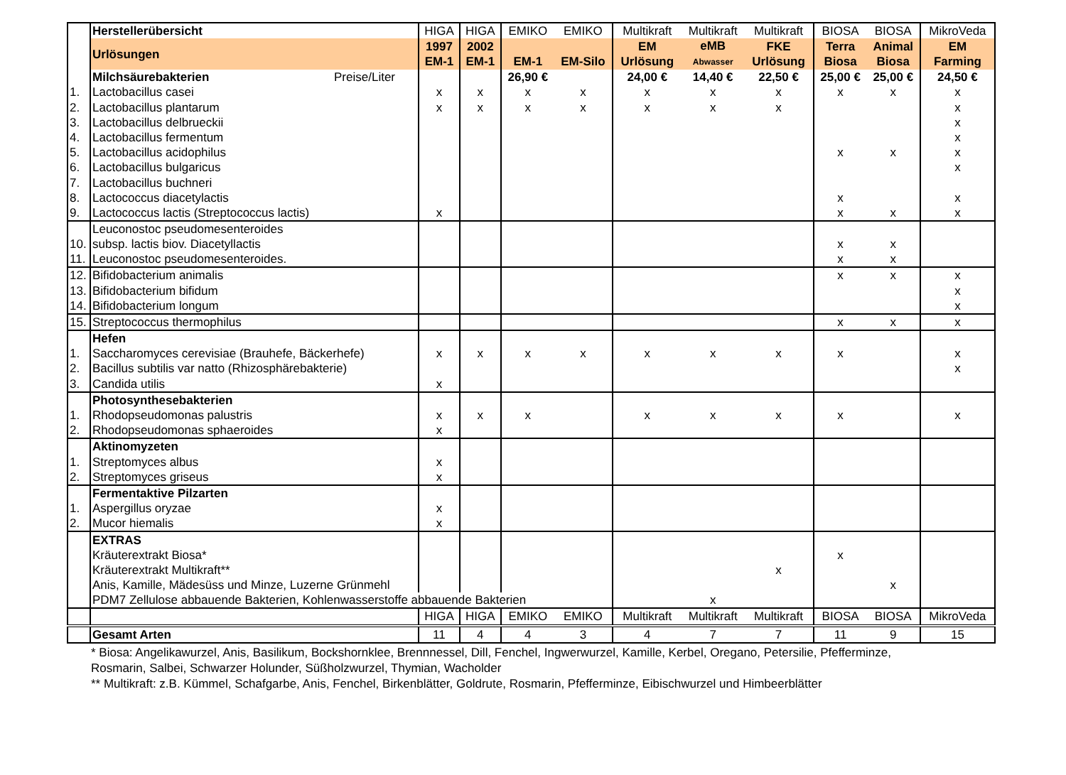| | Herstellerübersicht | HIGA | HIGA | EMIKO | EMIKO | Multikraft | Multikraft | Multikraft | BIOSA | BIOSA | MikroVeda |
| | Urlösungen | 1997 EM-1 | 2002 EM-1 | EM-1 | EM-Silo | EM Urlösung | eMB Abwasser | FKE Urlösung | Terra Biosa | Animal Biosa | EM Farming |
| | Milchsäurebakterien Preise/Liter | | | 26,90 € | | 24,00 € | 14,40 € | 22,50 € | 25,00 € | 25,00 € | 24,50 € |
| 1. | Lactobacillus casei | x | x | x | x | x | x | x | x | x | x |
| 2. | Lactobacillus plantarum | x | x | x | x | x | x | x | | | x |
| 3. | Lactobacillus delbrueckii | | | | | | | | | | x |
| 4. | Lactobacillus fermentum | | | | | | | | | | x |
| 5. | Lactobacillus acidophilus | | | | | | | | x | x | x |
| 6. | Lactobacillus bulgaricus | | | | | | | | | | x |
| 7. | Lactobacillus buchneri | | | | | | | | | | |
| 8. | Lactococcus diacetylactis | | | | | | | | x | | x |
| 9. | Lactococcus lactis (Streptococcus lactis) | x | | | | | | | x | x | x |
| 10. | Leuconostoc pseudomesenteroides subsp. lactis biov. Diacetyllactis | | | | | | | | x | x | |
| 11. | Leuconostoc pseudomesenteroides. | | | | | | | | x | x | |
| 12. | Bifidobacterium animalis | | | | | | | | x | x | x |
| 13. | Bifidobacterium bifidum | | | | | | | | | | x |
| 14. | Bifidobacterium longum | | | | | | | | | | x |
| 15. | Streptococcus thermophilus | | | | | | | | x | x | x |
| | Hefen | | | | | | | | | | |
| 1. | Saccharomyces cerevisiae (Brauhefe, Bäckerhefe) | x | x | x | x | x | x | x | x | | x |
| 2. | Bacillus subtilis var natto (Rhizosphärebakterie) | | | | | | | | | | x |
| 3. | Candida utilis | x | | | | | | | | | |
| | Photosynthesebakterien | | | | | | | | | | |
| 1. | Rhodopseudomonas palustris | x | x | x | | x | x | x | x | | x |
| 2. | Rhodopseudomonas sphaeroides | x | | | | | | | | | |
| | Aktinomyzeten | | | | | | | | | | |
| 1. | Streptomyces albus | x | | | | | | | | | |
| 2. | Streptomyces griseus | x | | | | | | | | | |
| | Fermentaktive Pilzarten | | | | | | | | | | |
| 1. | Aspergillus oryzae | x | | | | | | | | | |
| 2. | Mucor hiemalis | x | | | | | | | | | |
| | EXTRAS | | | | | | | | | | |
| | Kräuterextrakt Biosa* | | | | | | | | x | | |
| | Kräuterextrakt Multikraft** | | | | | | | x | | | |
| | Anis, Kamille, Mädesüss und Minze, Luzerne Grünmehl | | | | | | | | | x | |
| | PDM7 Zellulose abbauende Bakterien, Kohlenwasserstoffe abbauende Bakterien | | | | | | x | | | | |
| | | HIGA | HIGA | EMIKO | EMIKO | Multikraft | Multikraft | Multikraft | BIOSA | BIOSA | MikroVeda |
| | Gesamt Arten | 11 | 4 | 4 | 3 | 4 | 7 | 7 | 11 | 9 | 15 |
* Biosa: Angelikawurzel, Anis, Basilikum, Bockshornklee, Brennnessel, Dill, Fenchel, Ingwerwurzel, Kamille, Kerbel, Oregano, Petersilie, Pfefferminze,
Rosmarin, Salbei, Schwarzer Holunder, Süßholzwurzel, Thymian, Wacholder
** Multikraft: z.B. Kümmel, Schafgarbe, Anis, Fenchel, Birkenblätter, Goldrute, Rosmarin, Pfefferminze, Eibischwurzel und Himbeerblätter